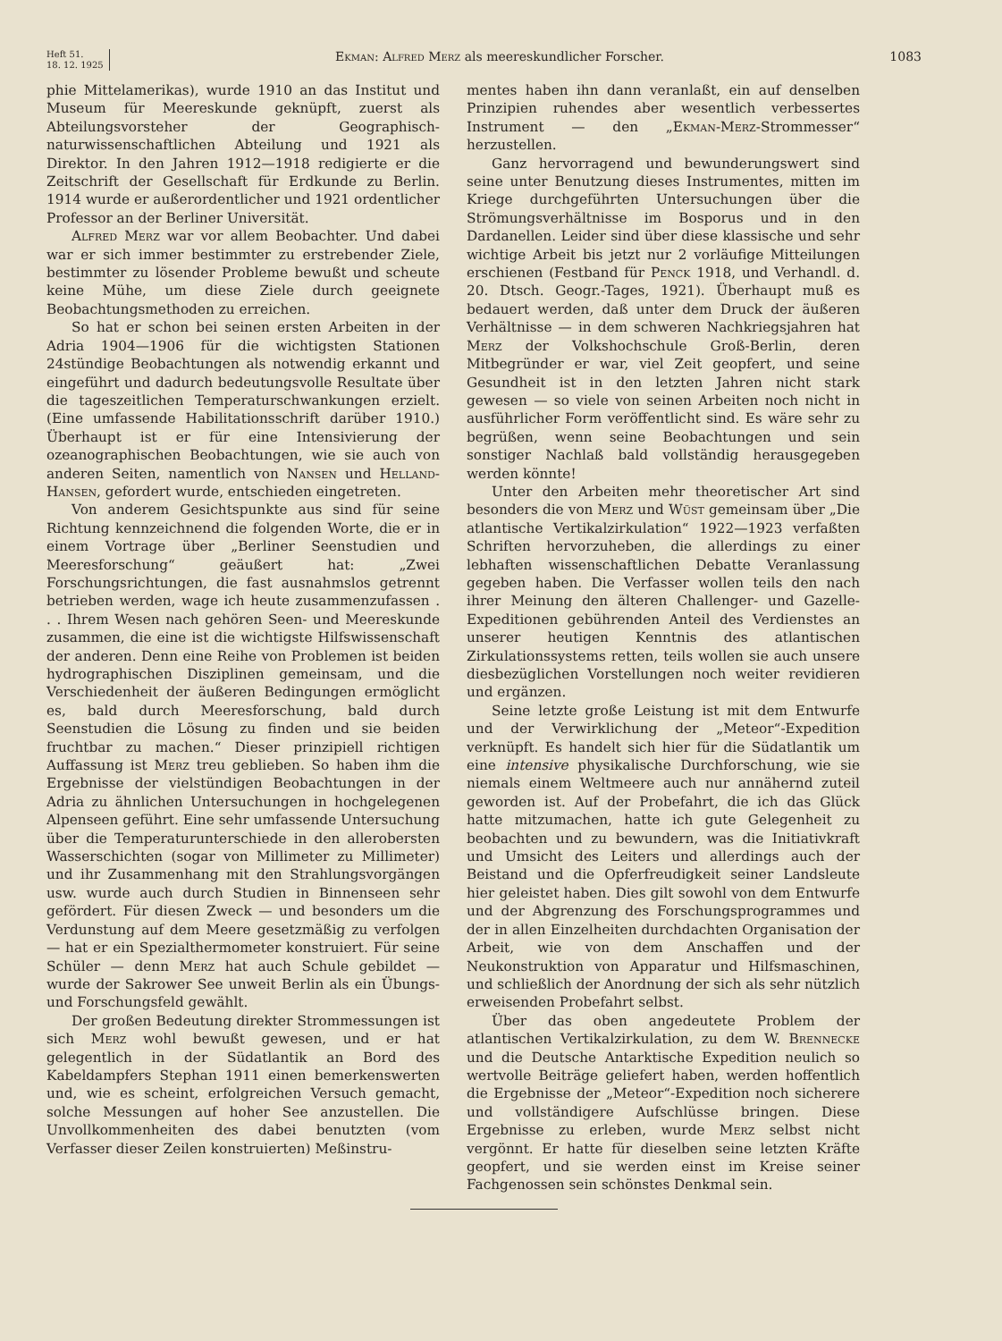Heft 51.
18. 12. 1925
Ekman: Alfred Merz als meereskundlicher Forscher.
1083
phie Mittelamerikas), wurde 1910 an das Institut und Museum für Meereskunde geknüpft, zuerst als Abteilungsvorsteher der Geographisch-naturwissenschaftlichen Abteilung und 1921 als Direktor. In den Jahren 1912—1918 redigierte er die Zeitschrift der Gesellschaft für Erdkunde zu Berlin. 1914 wurde er außerordentlicher und 1921 ordentlicher Professor an der Berliner Universität.
Alfred Merz war vor allem Beobachter. Und dabei war er sich immer bestimmter zu erstrebender Ziele, bestimmter zu lösender Probleme bewußt und scheute keine Mühe, um diese Ziele durch geeignete Beobachtungsmethoden zu erreichen.
So hat er schon bei seinen ersten Arbeiten in der Adria 1904—1906 für die wichtigsten Stationen 24stündige Beobachtungen als notwendig erkannt und eingeführt und dadurch bedeutungsvolle Resultate über die tageszeitlichen Temperaturschwankungen erzielt. (Eine umfassende Habilitationsschrift darüber 1910.) Überhaupt ist er für eine Intensivierung der ozeanographischen Beobachtungen, wie sie auch von anderen Seiten, namentlich von Nansen und Helland-Hansen, gefordert wurde, entschieden eingetreten.
Von anderem Gesichtspunkte aus sind für seine Richtung kennzeichnend die folgenden Worte, die er in einem Vortrage über „Berliner Seenstudien und Meeresforschung“ geäußert hat: „Zwei Forschungsrichtungen, die fast ausnahmslos getrennt betrieben werden, wage ich heute zusammenzufassen . . . Ihrem Wesen nach gehören Seen- und Meereskunde zusammen, die eine ist die wichtigste Hilfswissenschaft der anderen. Denn eine Reihe von Problemen ist beiden hydrographischen Disziplinen gemeinsam, und die Verschiedenheit der äußeren Bedingungen ermöglicht es, bald durch Meeresforschung, bald durch Seenstudien die Lösung zu finden und sie beiden fruchtbar zu machen.“ Dieser prinzipiell richtigen Auffassung ist Merz treu geblieben. So haben ihm die Ergebnisse der vielstündigen Beobachtungen in der Adria zu ähnlichen Untersuchungen in hochgelegenen Alpenseen geführt. Eine sehr umfassende Untersuchung über die Temperaturunterschiede in den allerobersten Wasserschichten (sogar von Millimeter zu Millimeter) und ihr Zusammenhang mit den Strahlungsvorgängen usw. wurde auch durch Studien in Binnenseen sehr gefördert. Für diesen Zweck — und besonders um die Verdunstung auf dem Meere gesetzmäßig zu verfolgen — hat er ein Spezialthermometer konstruiert. Für seine Schüler — denn Merz hat auch Schule gebildet — wurde der Sakrower See unweit Berlin als ein Übungs- und Forschungsfeld gewählt.
Der großen Bedeutung direkter Strommessungen ist sich Merz wohl bewußt gewesen, und er hat gelegentlich in der Südatlantik an Bord des Kabeldampfers Stephan 1911 einen bemerkenswerten und, wie es scheint, erfolgreichen Versuch gemacht, solche Messungen auf hoher See anzustellen. Die Unvollkommenheiten des dabei benutzten (vom Verfasser dieser Zeilen konstruierten) Meßinstru-
mentes haben ihn dann veranlaßt, ein auf denselben Prinzipien ruhendes aber wesentlich verbessertes Instrument — den „Ekman-Merz-Strommesser“ herzustellen.
Ganz hervorragend und bewunderungswert sind seine unter Benutzung dieses Instrumentes, mitten im Kriege durchgeführten Untersuchungen über die Strömungsverhältnisse im Bosporus und in den Dardanellen. Leider sind über diese klassische und sehr wichtige Arbeit bis jetzt nur 2 vorläufige Mitteilungen erschienen (Festband für Penck 1918, und Verhandl. d. 20. Dtsch. Geogr.-Tages, 1921). Überhaupt muß es bedauert werden, daß unter dem Druck der äußeren Verhältnisse — in dem schweren Nachkriegsjahren hat Merz der Volkshochschule Groß-Berlin, deren Mitbegründer er war, viel Zeit geopfert, und seine Gesundheit ist in den letzten Jahren nicht stark gewesen — so viele von seinen Arbeiten noch nicht in ausführlicher Form veröffentlicht sind. Es wäre sehr zu begrüßen, wenn seine Beobachtungen und sein sonstiger Nachlaß bald vollständig herausgegeben werden könnte!
Unter den Arbeiten mehr theoretischer Art sind besonders die von Merz und Wüst gemeinsam über „Die atlantische Vertikalzirkulation“ 1922—1923 verfaßten Schriften hervorzuheben, die allerdings zu einer lebhaften wissenschaftlichen Debatte Veranlassung gegeben haben. Die Verfasser wollen teils den nach ihrer Meinung den älteren Challenger- und Gazelle-Expeditionen gebührenden Anteil des Verdienstes an unserer heutigen Kenntnis des atlantischen Zirkulationssystems retten, teils wollen sie auch unsere diesbezüglichen Vorstellungen noch weiter revidieren und ergänzen.
Seine letzte große Leistung ist mit dem Entwurfe und der Verwirklichung der „Meteor“-Expedition verknüpft. Es handelt sich hier für die Südatlantik um eine intensive physikalische Durchforschung, wie sie niemals einem Weltmeere auch nur annähernd zuteil geworden ist. Auf der Probefahrt, die ich das Glück hatte mitzumachen, hatte ich gute Gelegenheit zu beobachten und zu bewundern, was die Initiativkraft und Umsicht des Leiters und allerdings auch der Beistand und die Opferfreudigkeit seiner Landsleute hier geleistet haben. Dies gilt sowohl von dem Entwurfe und der Abgrenzung des Forschungsprogrammes und der in allen Einzelheiten durchdachten Organisation der Arbeit, wie von dem Anschaffen und der Neukonstruktion von Apparatur und Hilfsmaschinen, und schließlich der Anordnung der sich als sehr nützlich erweisenden Probefahrt selbst.
Über das oben angedeutete Problem der atlantischen Vertikalzirkulation, zu dem W. Brennecke und die Deutsche Antarktische Expedition neulich so wertvolle Beiträge geliefert haben, werden hoffentlich die Ergebnisse der „Meteor“-Expedition noch sicherere und vollständigere Aufschlüsse bringen. Diese Ergebnisse zu erleben, wurde Merz selbst nicht vergönnt. Er hatte für dieselben seine letzten Kräfte geopfert, und sie werden einst im Kreise seiner Fachgenossen sein schönstes Denkmal sein.